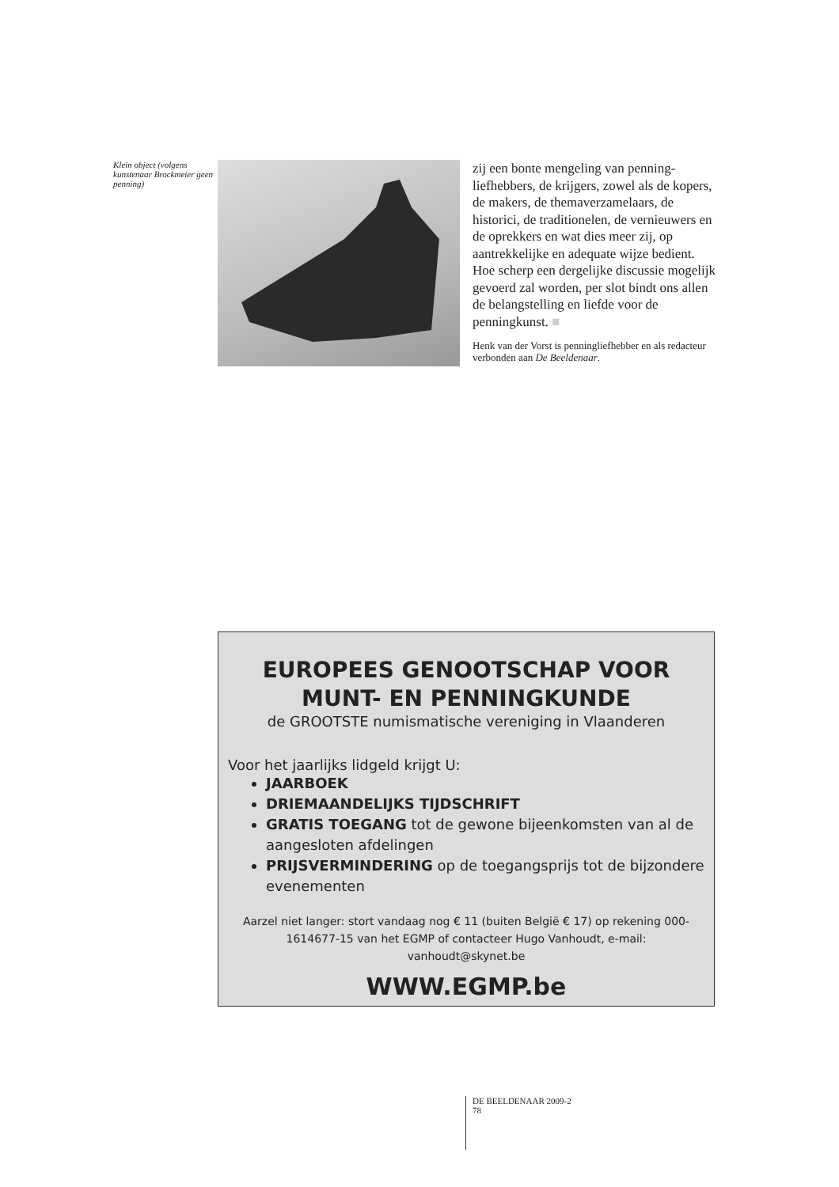Klein object (volgens kunstenaar Brockmeier geen penning)
zij een bonte mengeling van penning­liefhebbers, de krijgers, zowel als de kopers, de makers, de themaverzame­laars, de historici, de traditionelen, de vernieuwers en de oprekkers en wat dies meer zij, op aantrekkelijke en adequate wijze bedient. Hoe scherp een dergelijke discussie mogelijk gevoerd zal worden, per slot bindt ons allen de belangstelling en liefde voor de penningkunst. ■
Henk van der Vorst is penningliefhebber en als redacteur verbonden aan De Beeldenaar.
EUROPEES GENOOTSCHAP VOOR
MUNT- EN PENNINGKUNDE
de GROOTSTE numismatische vereniging in Vlaanderen
Voor het jaarlijks lidgeld krijgt U:
JAARBOEK
DRIEMAANDELIJKS TIJDSCHRIFT
GRATIS TOEGANG tot de gewone bijeenkomsten van al de aangesloten afdelingen
PRIJSVERMINDERING op de toegangsprijs tot de bijzondere evenementen
Aarzel niet langer: stort vandaag nog € 11 (buiten België € 17) op rekening 000-1614677-15 van het EGMP of contacteer Hugo Vanhoudt, e-mail: vanhoudt@skynet.be
WWW.EGMP.be
DE BEELDENAAR 2009-2
78